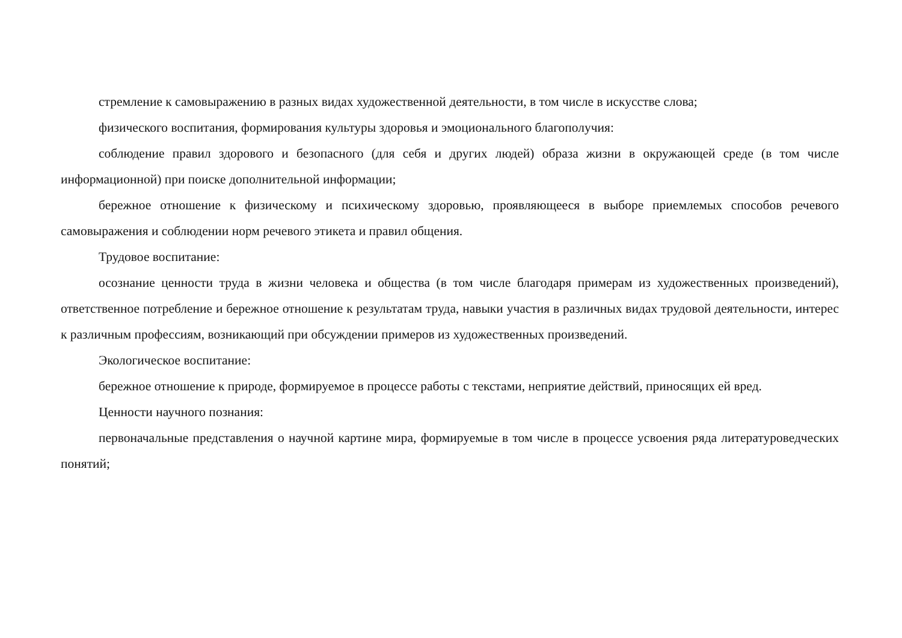стремление к самовыражению в разных видах художественной деятельности, в том числе в искусстве слова;
физического воспитания, формирования культуры здоровья и эмоционального благополучия:
соблюдение правил здорового и безопасного (для себя и других людей) образа жизни в окружающей среде (в том числе информационной) при поиске дополнительной информации;
бережное отношение к физическому и психическому здоровью, проявляющееся в выборе приемлемых способов речевого самовыражения и соблюдении норм речевого этикета и правил общения.
Трудовое воспитание:
осознание ценности труда в жизни человека и общества (в том числе благодаря примерам из художественных произведений), ответственное потребление и бережное отношение к результатам труда, навыки участия в различных видах трудовой деятельности, интерес к различным профессиям, возникающий при обсуждении примеров из художественных произведений.
Экологическое воспитание:
бережное отношение к природе, формируемое в процессе работы с текстами, неприятие действий, приносящих ей вред.
Ценности научного познания:
первоначальные представления о научной картине мира, формируемые в том числе в процессе усвоения ряда литературоведческих понятий;